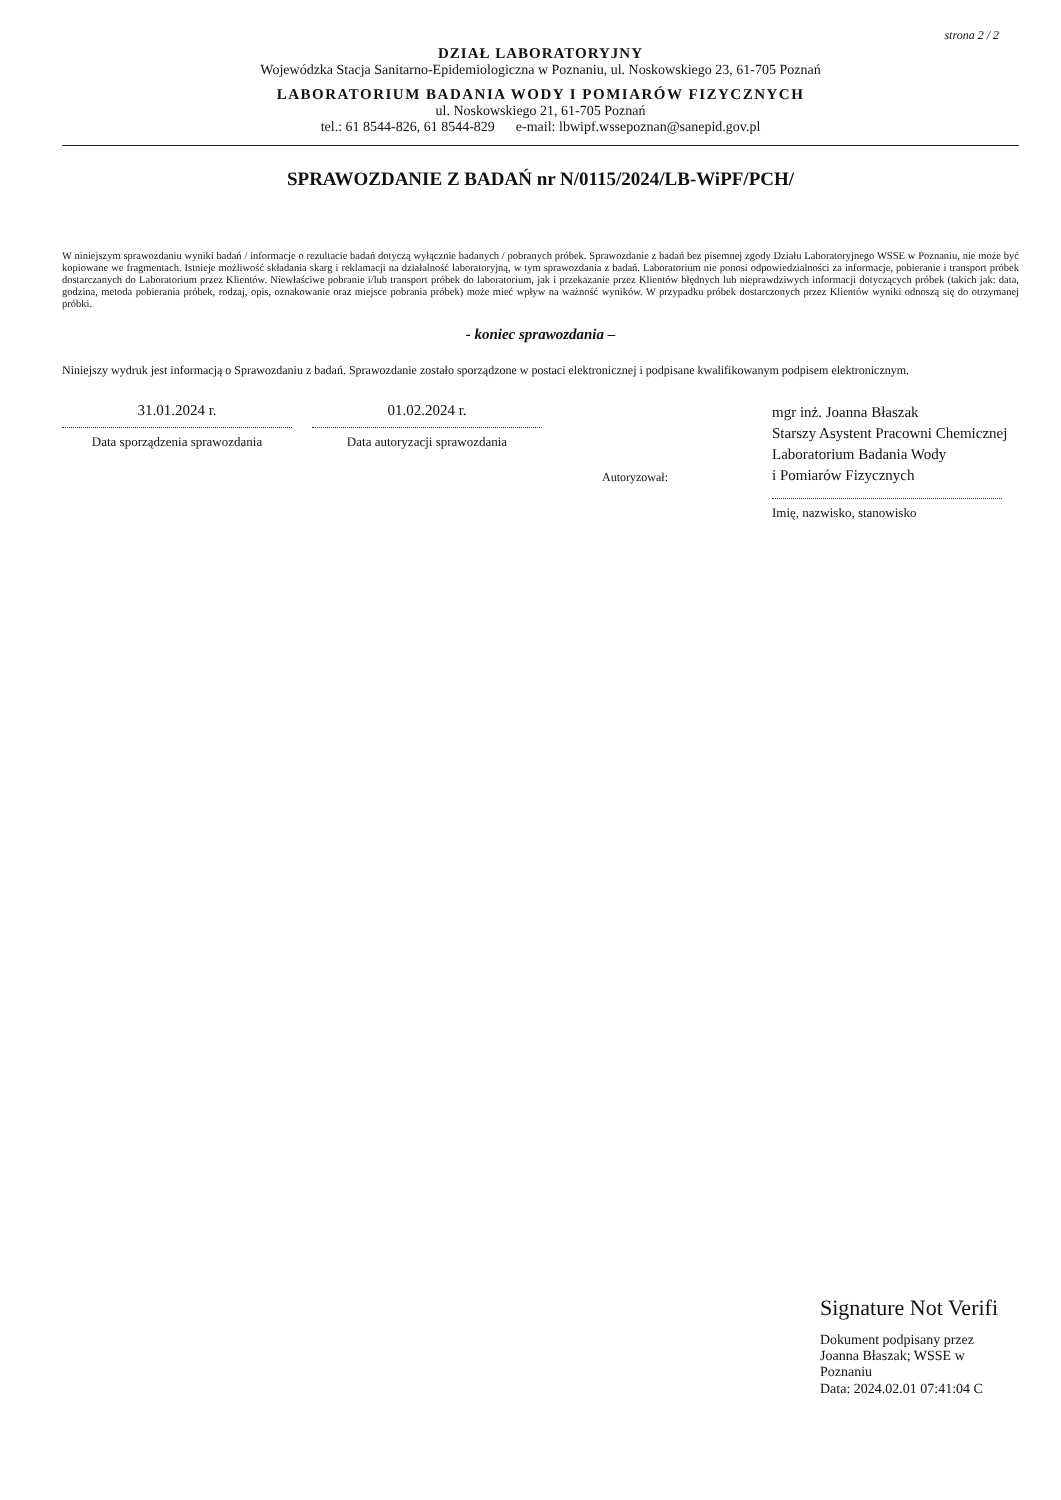strona 2 / 2
DZIAŁ LABORATORYJNY
Wojewódzka Stacja Sanitarno-Epidemiologiczna w Poznaniu, ul. Noskowskiego 23, 61-705 Poznań
LABORATORIUM BADANIA WODY I POMIARÓW FIZYCZNYCH
ul. Noskowskiego 21, 61-705 Poznań
tel.: 61 8544-826, 61 8544-829 e-mail: lbwipf.wssepoznan@sanepid.gov.pl
SPRAWOZDANIE Z BADAŃ nr N/0115/2024/LB-WiPF/PCH/
W niniejszym sprawozdaniu wyniki badań / informacje o rezultacie badań dotyczą wyłącznie badanych / pobranych próbek. Sprawozdanie z badań bez pisemnej zgody Działu Laboratoryjnego WSSE w Poznaniu, nie może być kopiowane we fragmentach. Istnieje możliwość składania skarg i reklamacji na działalność laboratoryjną, w tym sprawozdania z badań. Laboratorium nie ponosi odpowiedzialności za informacje, pobieranie i transport próbek dostarczanych do Laboratorium przez Klientów. Niewłaściwe pobranie i/lub transport próbek do laboratorium, jak i przekazanie przez Klientów błędnych lub nieprawdziwych informacji dotyczących próbek (takich jak: data, godzina, metoda pobierania próbek, rodzaj, opis, oznakowanie oraz miejsce pobrania próbek) może mieć wpływ na ważność wyników. W przypadku próbek dostarczonych przez Klientów wyniki odnoszą się do otrzymanej próbki.
- koniec sprawozdania –
Niniejszy wydruk jest informacją o Sprawozdaniu z badań. Sprawozdanie zostało sporządzone w postaci elektronicznej i podpisane kwalifikowanym podpisem elektronicznym.
31.01.2024 r.
Data sporządzenia sprawozdania
01.02.2024 r.
Data autoryzacji sprawozdania
Autoryzował:
mgr inż. Joanna Błaszak
Starszy Asystent Pracowni Chemicznej
Laboratorium Badania Wody
i Pomiarów Fizycznych
Imię, nazwisko, stanowisko
Signature Not Verifi
Dokument podpisany przez
Joanna Błaszak; WSSE w
Poznaniu
Data: 2024.02.01 07:41:04 C